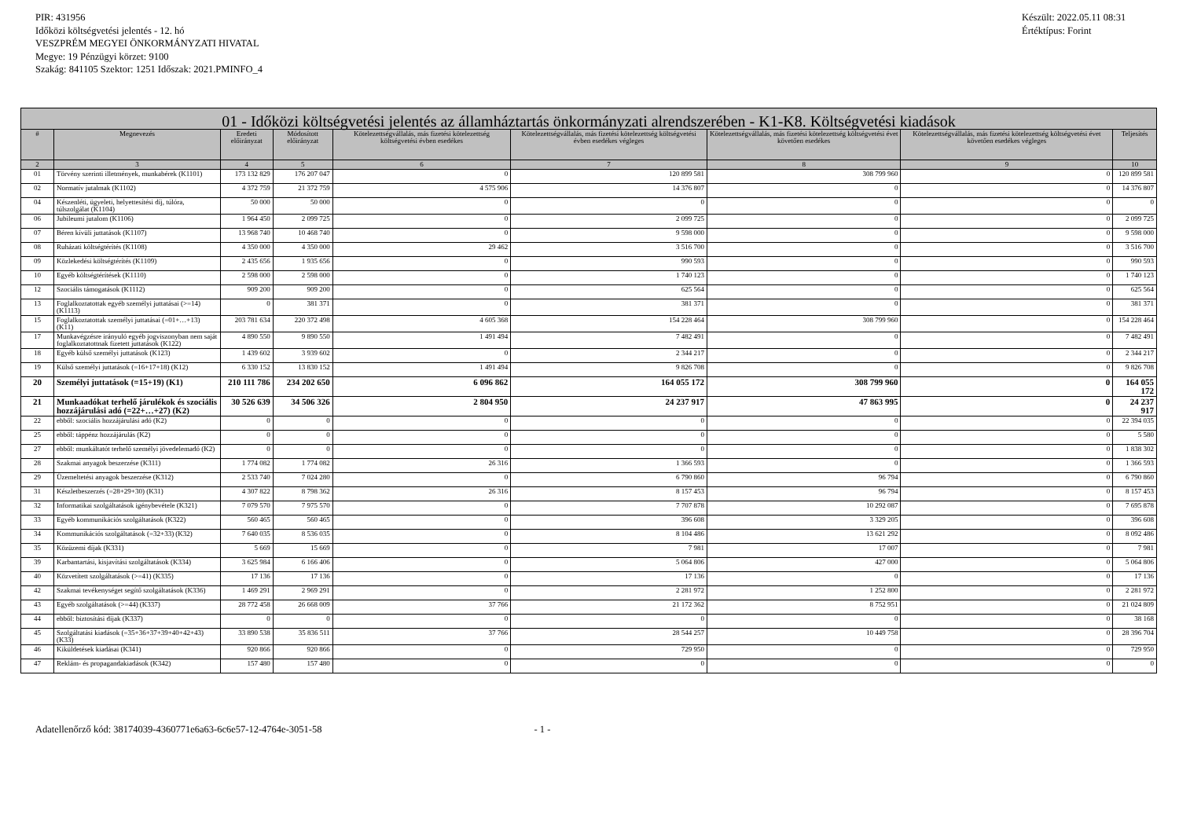PIR: 431956
Időközi költségvetési jelentés - 12. hó
VESZPRÉM MEGYEI ÖNKORMÁNYZATI HIVATAL
Megye: 19 Pénzügyi körzet: 9100
Szakág: 841105 Szektor: 1251 Időszak: 2021.PMINFO_4
Készült: 2022.05.11 08:31
Értéktípus: Forint
| 01 - Időközi költségvetési jelentés az államháztartás önkormányzati alrendszerében - K1-K8. Költségvetési kiadások | | | | | | | | |
| --- | --- | --- | --- | --- | --- | --- | --- | --- |
| # | Megnevezés | Eredeti előirányzat | Módosított előirányzat | Kötelezettségvállalás, más fizetési kötelezettség költségvetési évben esedékes | Kötelezettségvállalás, más fizetési kötelezettség költségvetési évben esedékes végleges | Kötelezettségvállalás, más fizetési kötelezettség költségvetési évet követően esedékes | Kötelezettségvállalás, más fizetési kötelezettség költségvetési évet követően esedékes végleges | Teljesítés |
| 2 | 3 | 4 | 5 | 6 | 7 | 8 | 9 | 10 |
| 01 | Törvény szerinti illetmények, munkabérek (K1101) | 173 132 829 | 176 207 047 | 0 | 120 899 581 | 308 799 960 | 0 | 120 899 581 |
| 02 | Normatív jutalmak (K1102) | 4 372 759 | 21 372 759 | 4 575 906 | 14 376 807 | 0 | 0 | 14 376 807 |
| 04 | Készenléti, ügyeleti, helyettesítési díj, túlóra, túlszolgálat (K1104) | 50 000 | 50 000 | 0 | 0 | 0 | 0 | 0 |
| 06 | Jubileumi jutalom (K1106) | 1 964 450 | 2 099 725 | 0 | 2 099 725 | 0 | 0 | 2 099 725 |
| 07 | Béren kívüli juttatások (K1107) | 13 968 740 | 10 468 740 | 0 | 9 598 000 | 0 | 0 | 9 598 000 |
| 08 | Ruházati költségtérítés (K1108) | 4 350 000 | 4 350 000 | 29 462 | 3 516 700 | 0 | 0 | 3 516 700 |
| 09 | Közlekedési költségtérítés (K1109) | 2 435 656 | 1 935 656 | 0 | 990 593 | 0 | 0 | 990 593 |
| 10 | Egyéb költségtérítések (K1110) | 2 598 000 | 2 598 000 | 0 | 1 740 123 | 0 | 0 | 1 740 123 |
| 12 | Szociális támogatások (K1112) | 909 200 | 909 200 | 0 | 625 564 | 0 | 0 | 625 564 |
| 13 | Foglalkoztatottak egyéb személyi juttatásai (>=14) (K1113) | 0 | 381 371 | 0 | 381 371 | 0 | 0 | 381 371 |
| 15 | Foglalkoztatottak személyi juttatásai (=01+…+13) (K11) | 203 781 634 | 220 372 498 | 4 605 368 | 154 228 464 | 308 799 960 | 0 | 154 228 464 |
| 17 | Munkavégzésre irányuló egyéb jogviszonyban nem saját foglalkoztatottnak fizetett juttatások (K122) | 4 890 550 | 9 890 550 | 1 491 494 | 7 482 491 | 0 | 0 | 7 482 491 |
| 18 | Egyéb külső személyi juttatások (K123) | 1 439 602 | 3 939 602 | 0 | 2 344 217 | 0 | 0 | 2 344 217 |
| 19 | Külső személyi juttatások (=16+17+18) (K12) | 6 330 152 | 13 830 152 | 1 491 494 | 9 826 708 | 0 | 0 | 9 826 708 |
| 20 | Személyi juttatások (=15+19) (K1) | 210 111 786 | 234 202 650 | 6 096 862 | 164 055 172 | 308 799 960 | 0 | 164 055 172 |
| 21 | Munkaadókat terhelő járulékok és szociális hozzájárulási adó (=22+…+27) (K2) | 30 526 639 | 34 506 326 | 2 804 950 | 24 237 917 | 47 863 995 | 0 | 24 237 917 |
| 22 | ebből: szociális hozzájárulási adó (K2) | 0 | 0 | 0 | 0 | 0 | 0 | 22 394 035 |
| 25 | ebből: táppénz hozzájárulás (K2) | 0 | 0 | 0 | 0 | 0 | 0 | 5 580 |
| 27 | ebből: munkáltatót terhelő személyi jövedelemadó (K2) | 0 | 0 | 0 | 0 | 0 | 0 | 1 838 302 |
| 28 | Szakmai anyagok beszerzése (K311) | 1 774 082 | 1 774 082 | 26 316 | 1 366 593 | 0 | 0 | 1 366 593 |
| 29 | Üzemeltetési anyagok beszerzése (K312) | 2 533 740 | 7 024 280 | 0 | 6 790 860 | 96 794 | 0 | 6 790 860 |
| 31 | Készletbeszerzés (=28+29+30) (K31) | 4 307 822 | 8 798 362 | 26 316 | 8 157 453 | 96 794 | 0 | 8 157 453 |
| 32 | Informatikai szolgáltatások igénybevétele (K321) | 7 079 570 | 7 975 570 | 0 | 7 707 878 | 10 292 087 | 0 | 7 695 878 |
| 33 | Egyéb kommunikációs szolgáltatások (K322) | 560 465 | 560 465 | 0 | 396 608 | 3 329 205 | 0 | 396 608 |
| 34 | Kommunikációs szolgáltatások (=32+33) (K32) | 7 640 035 | 8 536 035 | 0 | 8 104 486 | 13 621 292 | 0 | 8 092 486 |
| 35 | Közüzemi díjak (K331) | 5 669 | 15 669 | 0 | 7 981 | 17 007 | 0 | 7 981 |
| 39 | Karbantartási, kisjavítási szolgáltatások (K334) | 3 625 984 | 6 166 406 | 0 | 5 064 806 | 427 000 | 0 | 5 064 806 |
| 40 | Közvetített szolgáltatások (>=41) (K335) | 17 136 | 17 136 | 0 | 17 136 | 0 | 0 | 17 136 |
| 42 | Szakmai tevékenységet segítő szolgáltatások (K336) | 1 469 291 | 2 969 291 | 0 | 2 281 972 | 1 252 800 | 0 | 2 281 972 |
| 43 | Egyéb szolgáltatások (>=44) (K337) | 28 772 458 | 26 668 009 | 37 766 | 21 172 362 | 8 752 951 | 0 | 21 024 809 |
| 44 | ebből: biztosítási díjak (K337) | 0 | 0 | 0 | 0 | 0 | 0 | 38 168 |
| 45 | Szolgáltatási kiadások (=35+36+37+39+40+42+43) (K33) | 33 890 538 | 35 836 511 | 37 766 | 28 544 257 | 10 449 758 | 0 | 28 396 704 |
| 46 | Kiküldetések kiadásai (K341) | 920 866 | 920 866 | 0 | 729 950 | 0 | 0 | 729 950 |
| 47 | Reklám- és propagandakiadások (K342) | 157 480 | 157 480 | 0 | 0 | 0 | 0 | 0 |
Adatellenőrző kód: 38174039-4360771e6a63-6c6e57-12-4764e-3051-58 - 1 -